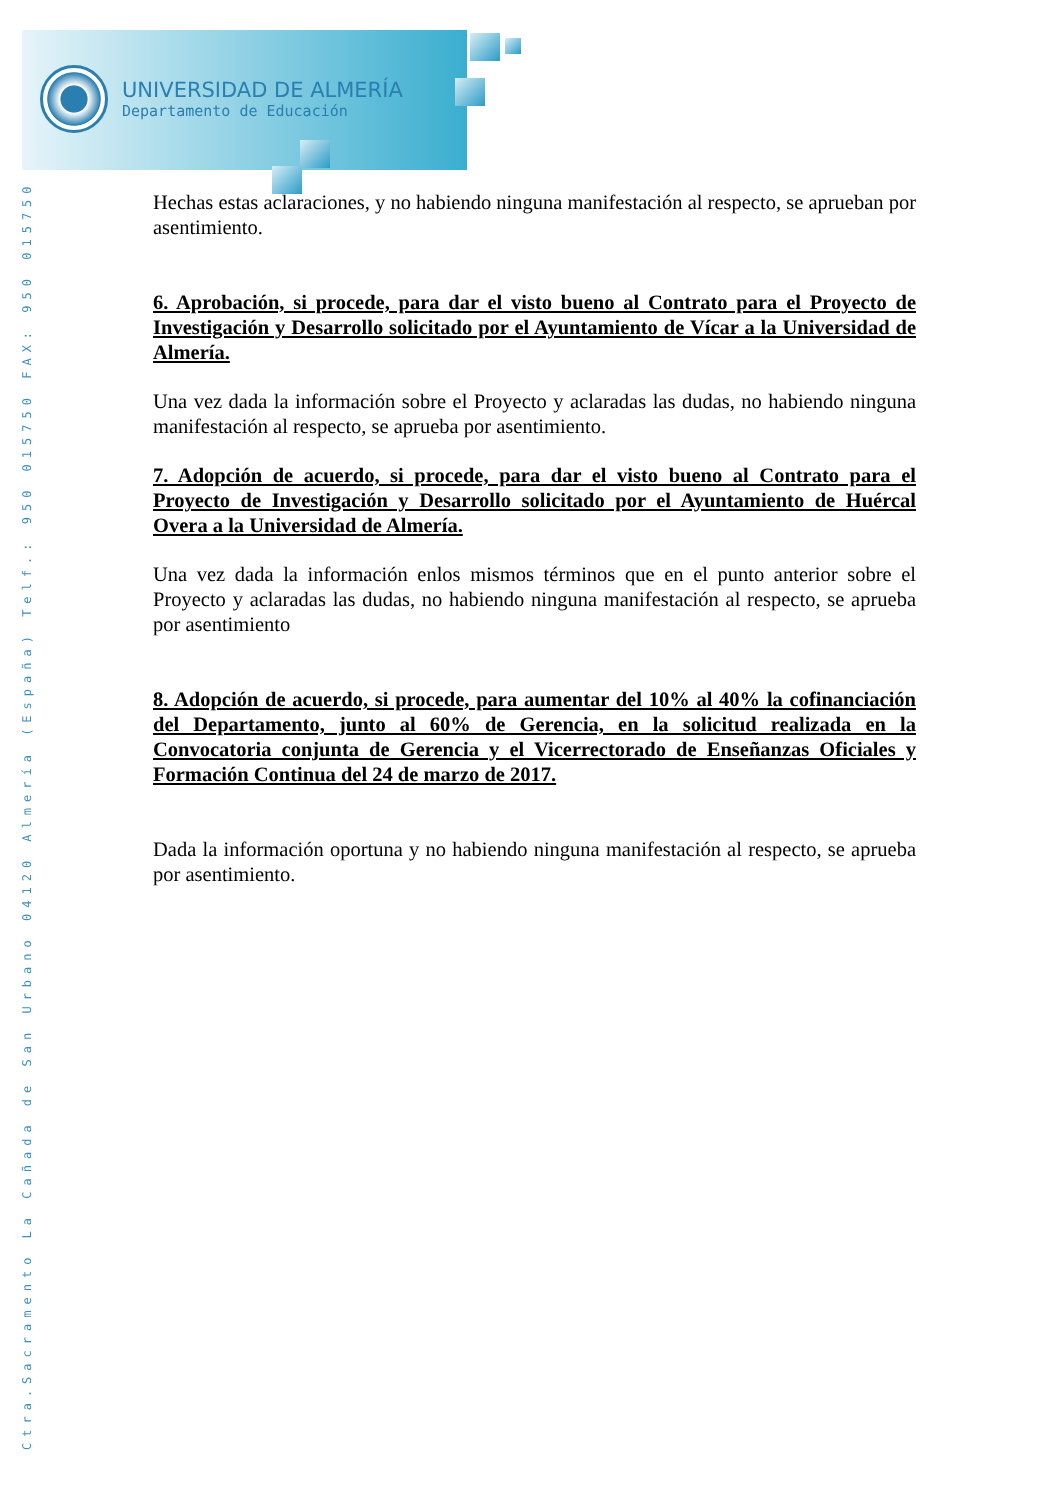UNIVERSIDAD DE ALMERÍA
Departamento de Educación
Ctra.Sacramento La Cañada de San Urbano 04120 Almería (España) Telf.: 950 015750 FAX: 950 015750
Hechas estas aclaraciones, y no habiendo ninguna manifestación al respecto, se aprueban por asentimiento.
6. Aprobación, si procede, para dar el visto bueno al Contrato para el Proyecto de Investigación y Desarrollo solicitado por el Ayuntamiento de Vícar a la Universidad de Almería.
Una vez dada la información sobre el Proyecto y aclaradas las dudas, no habiendo ninguna manifestación al respecto, se aprueba por asentimiento.
7. Adopción de acuerdo, si procede, para dar el visto bueno al Contrato para el Proyecto de Investigación y Desarrollo solicitado por el Ayuntamiento de Huércal Overa a la Universidad de Almería.
Una vez dada la información enlos mismos términos que en el punto anterior sobre el Proyecto y aclaradas las dudas, no habiendo ninguna manifestación al respecto, se aprueba por asentimiento
8. Adopción de acuerdo, si procede, para aumentar del 10% al 40% la cofinanciación del Departamento, junto al 60% de Gerencia, en la solicitud realizada en la Convocatoria conjunta de Gerencia y el Vicerrectorado de Enseñanzas Oficiales y Formación Continua del 24 de marzo de 2017.
Dada la información oportuna y no habiendo ninguna manifestación al respecto, se aprueba por asentimiento.